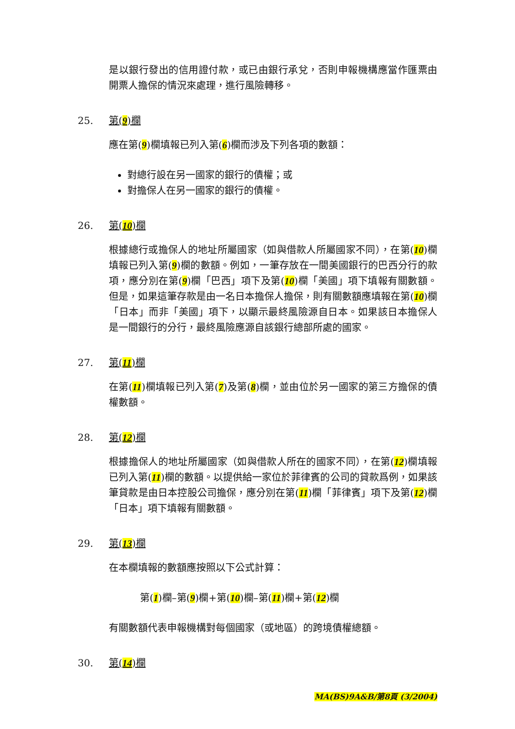是以銀行發出的信用證付款，或已由銀行承兌，否則申報機構應當作匯票由開票人擔保的情況來處理，進行風險轉移。
25. 第(9)欄
應在第(9)欄填報已列入第(6)欄而涉及下列各項的數額：
對總行設在另一國家的銀行的債權；或
對擔保人在另一國家的銀行的債權。
26. 第(10)欄
根據總行或擔保人的地址所屬國家（如與借款人所屬國家不同），在第(10)欄填報已列入第(9)欄的數額。例如，一筆存放在一間美國銀行的巴西分行的款項，應分別在第(9)欄「巴西」項下及第(10)欄「美國」項下填報有關數額。但是，如果這筆存款是由一名日本擔保人擔保，則有關數額應填報在第(10)欄「日本」而非「美國」項下，以顯示最終風險源自日本。如果該日本擔保人是一間銀行的分行，最終風險應源自該銀行總部所處的國家。
27. 第(11)欄
在第(11)欄填報已列入第(7)及第(8)欄，並由位於另一國家的第三方擔保的債權數額。
28. 第(12)欄
根據擔保人的地址所屬國家（如與借款人所在的國家不同），在第(12)欄填報已列入第(11)欄的數額。以提供給一家位於菲律賓的公司的貸款爲例，如果該筆貸款是由日本控股公司擔保，應分別在第(11)欄「菲律賓」項下及第(12)欄「日本」項下填報有關數額。
29. 第(13)欄
在本欄填報的數額應按照以下公式計算：
第(1)欄–第(9)欄+第(10)欄–第(11)欄+第(12)欄
有關數額代表申報機構對每個國家（或地區）的跨境債權總額。
30. 第(14)欄
MA(BS)9A&B/第8頁 (3/2004)